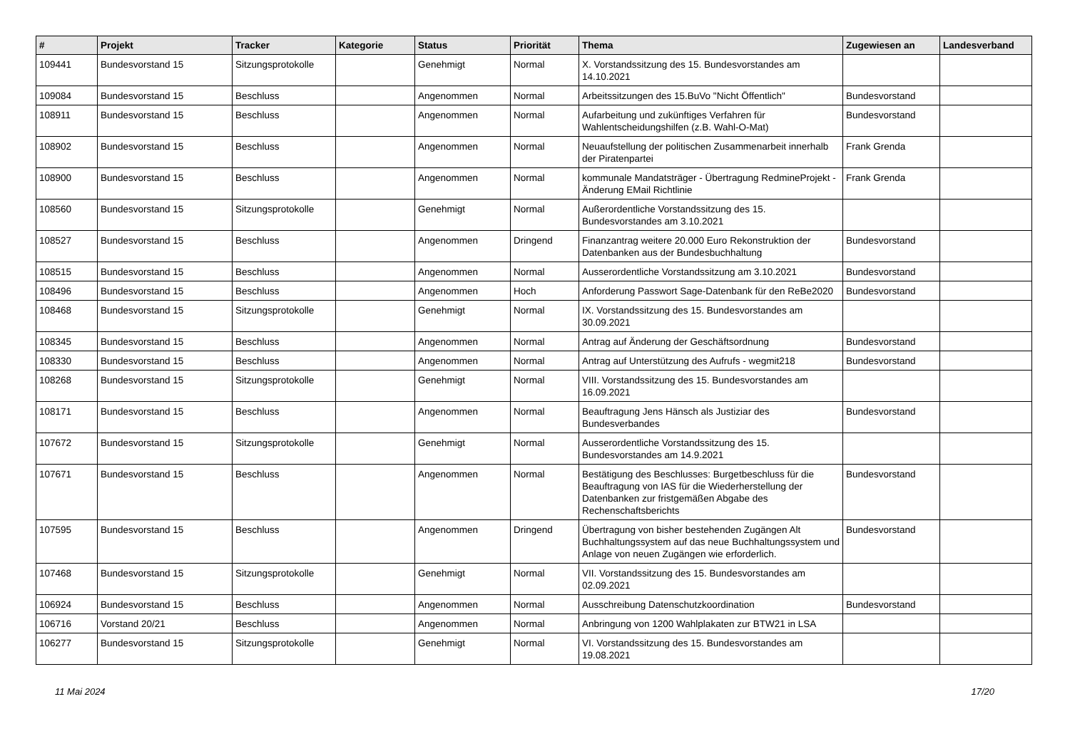| # | Projekt | Tracker | Kategorie | Status | Priorität | Thema | Zugewiesen an | Landesverband |
| --- | --- | --- | --- | --- | --- | --- | --- | --- |
| 109441 | Bundesvorstand 15 | Sitzungsprotokolle | | Genehmigt | Normal | X. Vorstandssitzung des 15. Bundesvorstandes am 14.10.2021 | | |
| 109084 | Bundesvorstand 15 | Beschluss | | Angenommen | Normal | Arbeitssitzungen des 15.BuVo "Nicht Öffentlich" | Bundesvorstand | |
| 108911 | Bundesvorstand 15 | Beschluss | | Angenommen | Normal | Aufarbeitung und zukünftiges Verfahren für Wahlentscheidungshilfen (z.B. Wahl-O-Mat) | Bundesvorstand | |
| 108902 | Bundesvorstand 15 | Beschluss | | Angenommen | Normal | Neuaufstellung der politischen Zusammenarbeit innerhalb der Piratenpartei | Frank Grenda | |
| 108900 | Bundesvorstand 15 | Beschluss | | Angenommen | Normal | kommunale Mandatsträger - Übertragung RedmineProjekt - Änderung EMail Richtlinie | Frank Grenda | |
| 108560 | Bundesvorstand 15 | Sitzungsprotokolle | | Genehmigt | Normal | Außerordentliche Vorstandssitzung des 15. Bundesvorstandes am 3.10.2021 | | |
| 108527 | Bundesvorstand 15 | Beschluss | | Angenommen | Dringend | Finanzantrag weitere 20.000 Euro Rekonstruktion der Datenbanken aus der Bundesbuchhaltung | Bundesvorstand | |
| 108515 | Bundesvorstand 15 | Beschluss | | Angenommen | Normal | Ausserordentliche Vorstandssitzung am 3.10.2021 | Bundesvorstand | |
| 108496 | Bundesvorstand 15 | Beschluss | | Angenommen | Hoch | Anforderung Passwort Sage-Datenbank für den ReBe2020 | Bundesvorstand | |
| 108468 | Bundesvorstand 15 | Sitzungsprotokolle | | Genehmigt | Normal | IX. Vorstandssitzung des 15. Bundesvorstandes am 30.09.2021 | | |
| 108345 | Bundesvorstand 15 | Beschluss | | Angenommen | Normal | Antrag auf Änderung der Geschäftsordnung | Bundesvorstand | |
| 108330 | Bundesvorstand 15 | Beschluss | | Angenommen | Normal | Antrag auf Unterstützung des Aufrufs - wegmit218 | Bundesvorstand | |
| 108268 | Bundesvorstand 15 | Sitzungsprotokolle | | Genehmigt | Normal | VIII. Vorstandssitzung des 15. Bundesvorstandes am 16.09.2021 | | |
| 108171 | Bundesvorstand 15 | Beschluss | | Angenommen | Normal | Beauftragung Jens Hänsch als Justiziar des Bundesverbandes | Bundesvorstand | |
| 107672 | Bundesvorstand 15 | Sitzungsprotokolle | | Genehmigt | Normal | Ausserordentliche Vorstandssitzung des 15. Bundesvorstandes am 14.9.2021 | | |
| 107671 | Bundesvorstand 15 | Beschluss | | Angenommen | Normal | Bestätigung des Beschlusses: Burgetbeschluss für die Beauftragung von IAS für die Wiederherstellung der Datenbanken zur fristgemäßen Abgabe des Rechenschaftsberichts | Bundesvorstand | |
| 107595 | Bundesvorstand 15 | Beschluss | | Angenommen | Dringend | Übertragung von bisher bestehenden Zugängen Alt Buchhaltungssystem auf das neue Buchhaltungssystem und Anlage von neuen Zugängen wie erforderlich. | Bundesvorstand | |
| 107468 | Bundesvorstand 15 | Sitzungsprotokolle | | Genehmigt | Normal | VII. Vorstandssitzung des 15. Bundesvorstandes am 02.09.2021 | | |
| 106924 | Bundesvorstand 15 | Beschluss | | Angenommen | Normal | Ausschreibung Datenschutzkoordination | Bundesvorstand | |
| 106716 | Vorstand 20/21 | Beschluss | | Angenommen | Normal | Anbringung von 1200 Wahlplakaten zur BTW21 in LSA | | |
| 106277 | Bundesvorstand 15 | Sitzungsprotokolle | | Genehmigt | Normal | VI. Vorstandssitzung des 15. Bundesvorstandes am 19.08.2021 | | |
11 Mai 2024 17/20